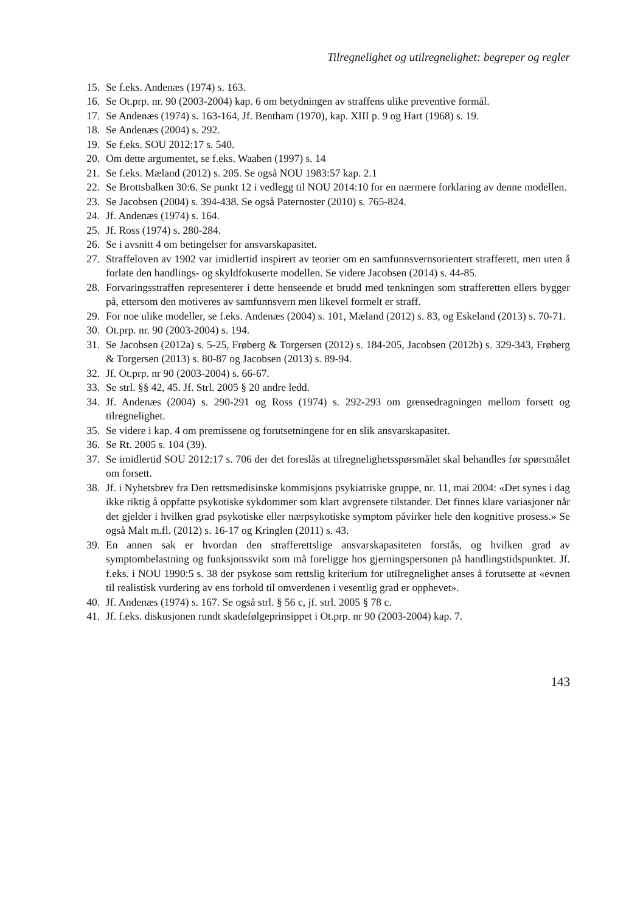Tilregnelighet og utilregnelighet: begreper og regler
15. Se f.eks. Andenæs (1974) s. 163.
16. Se Ot.prp. nr. 90 (2003-2004) kap. 6 om betydningen av straffens ulike preventive formål.
17. Se Andenæs (1974) s. 163-164, Jf. Bentham (1970), kap. XIII p. 9 og Hart (1968) s. 19.
18. Se Andenæs (2004) s. 292.
19. Se f.eks. SOU 2012:17 s. 540.
20. Om dette argumentet, se f.eks. Waaben (1997) s. 14
21. Se f.eks. Mæland (2012) s. 205. Se også NOU 1983:57 kap. 2.1
22. Se Brottsbalken 30:6. Se punkt 12 i vedlegg til NOU 2014:10 for en nærmere forklaring av denne modellen.
23. Se Jacobsen (2004) s. 394-438. Se også Paternoster (2010) s. 765-824.
24. Jf. Andenæs (1974) s. 164.
25. Jf. Ross (1974) s. 280-284.
26. Se i avsnitt 4 om betingelser for ansvarskapasitet.
27. Straffeloven av 1902 var imidlertid inspirert av teorier om en samfunnsvernsorientert strafferett, men uten å forlate den handlings- og skyldfokuserte modellen. Se videre Jacobsen (2014) s. 44-85.
28. Forvaringsstraffen representerer i dette henseende et brudd med tenkningen som strafferetten ellers bygger på, ettersom den motiveres av samfunnsvern men likevel formelt er straff.
29. For noe ulike modeller, se f.eks. Andenæs (2004) s. 101, Mæland (2012) s. 83, og Eskeland (2013) s. 70-71.
30. Ot.prp. nr. 90 (2003-2004) s. 194.
31. Se Jacobsen (2012a) s. 5-25, Frøberg & Torgersen (2012) s. 184-205, Jacobsen (2012b) s. 329-343, Frøberg & Torgersen (2013) s. 80-87 og Jacobsen (2013) s. 89-94.
32. Jf. Ot.prp. nr 90 (2003-2004) s. 66-67.
33. Se strl. §§ 42, 45. Jf. Strl. 2005 § 20 andre ledd.
34. Jf. Andenæs (2004) s. 290-291 og Ross (1974) s. 292-293 om grensedragningen mellom forsett og tilregnelighet.
35. Se videre i kap. 4 om premissene og forutsetningene for en slik ansvarskapasitet.
36. Se Rt. 2005 s. 104 (39).
37. Se imidlertid SOU 2012:17 s. 706 der det foreslås at tilregnelighetsspørsmålet skal behandles før spørsmålet om forsett.
38. Jf. i Nyhetsbrev fra Den rettsmedisinske kommisjons psykiatriske gruppe, nr. 11, mai 2004: «Det synes i dag ikke riktig å oppfatte psykotiske sykdommer som klart avgrensete tilstander. Det finnes klare variasjoner når det gjelder i hvilken grad psykotiske eller nærpsykotiske symptom påvirker hele den kognitive prosess.» Se også Malt m.fl. (2012) s. 16-17 og Kringlen (2011) s. 43.
39. En annen sak er hvordan den strafferettslige ansvarskapasiteten forstås, og hvilken grad av symptombelastning og funksjonssvikt som må foreligge hos gjerningspersonen på handlingstidspunktet. Jf. f.eks. i NOU 1990:5 s. 38 der psykose som rettslig kriterium for utilregnelighet anses å forutsette at «evnen til realistisk vurdering av ens forhold til omverdenen i vesentlig grad er opphevet».
40. Jf. Andenæs (1974) s. 167. Se også strl. § 56 c, jf. strl. 2005 § 78 c.
41. Jf. f.eks. diskusjonen rundt skadefølgeprinsippet i Ot.prp. nr 90 (2003-2004) kap. 7.
143